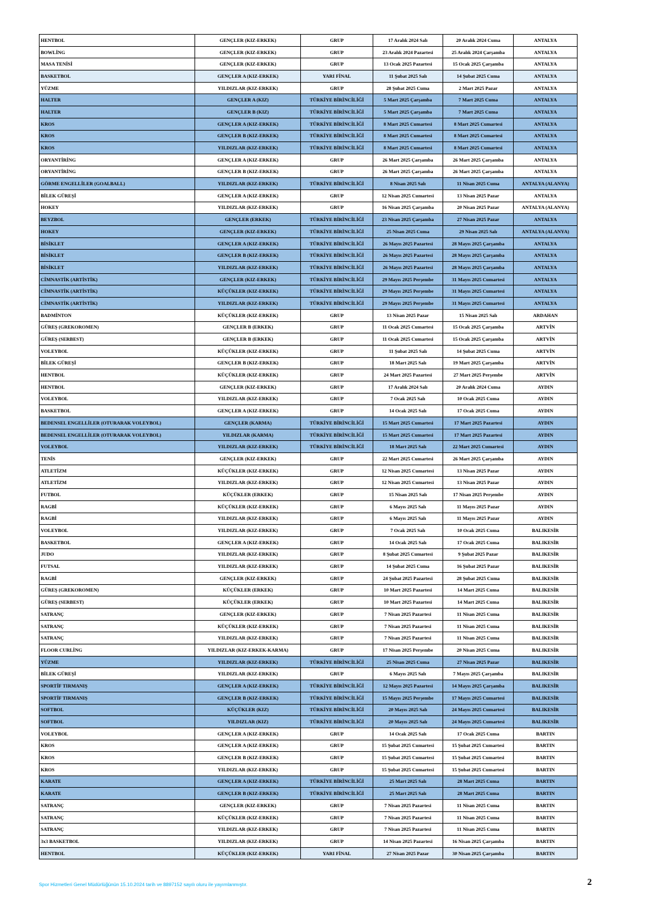| HENTBOL | GENÇLER (KIZ-ERKEK) | GRUP | 17 Aralık 2024 Salı | 20 Aralık 2024 Cuma | ANTALYA |
| BOWLİNG | GENÇLER (KIZ-ERKEK) | GRUP | 23 Aralık 2024 Pazartesi | 25 Aralık 2024 Çarşamba | ANTALYA |
| MASA TENİSİ | GENÇLER (KIZ-ERKEK) | GRUP | 13 Ocak 2025 Pazartesi | 15 Ocak 2025 Çarşamba | ANTALYA |
| BASKETBOL | GENÇLER A (KIZ-ERKEK) | YARI FİNAL | 11 Şubat 2025 Salı | 14 Şubat 2025 Cuma | ANTALYA |
| YÜZME | YILDIZLAR (KIZ-ERKEK) | GRUP | 28 Şubat 2025 Cuma | 2 Mart 2025 Pazar | ANTALYA |
| HALTER | GENÇLER A (KIZ) | TÜRKİYE BİRİNCİLİĞİ | 5 Mart 2025 Çarşamba | 7 Mart 2025 Cuma | ANTALYA |
| HALTER | GENÇLER B (KIZ) | TÜRKİYE BİRİNCİLİĞİ | 5 Mart 2025 Çarşamba | 7 Mart 2025 Cuma | ANTALYA |
| KROS | GENÇLER A (KIZ-ERKEK) | TÜRKİYE BİRİNCİLİĞİ | 8 Mart 2025 Cumartesi | 8 Mart 2025 Cumartesi | ANTALYA |
| KROS | GENÇLER B (KIZ-ERKEK) | TÜRKİYE BİRİNCİLİĞİ | 8 Mart 2025 Cumartesi | 8 Mart 2025 Cumartesi | ANTALYA |
| KROS | YILDIZLAR (KIZ-ERKEK) | TÜRKİYE BİRİNCİLİĞİ | 8 Mart 2025 Cumartesi | 8 Mart 2025 Cumartesi | ANTALYA |
| ORYANTİRİNG | GENÇLER A (KIZ-ERKEK) | GRUP | 26 Mart 2025 Çarşamba | 26 Mart 2025 Çarşamba | ANTALYA |
| ORYANTİRİNG | GENÇLER B (KIZ-ERKEK) | GRUP | 26 Mart 2025 Çarşamba | 26 Mart 2025 Çarşamba | ANTALYA |
| GÖRME ENGELLİLER (GOALBALL) | YILDIZLAR (KIZ-ERKEK) | TÜRKİYE BİRİNCİLİĞİ | 8 Nisan 2025 Salı | 11 Nisan 2025 Cuma | ANTALYA (ALANYA) |
| BİLEK GÜREŞİ | GENÇLER A (KIZ-ERKEK) | GRUP | 12 Nisan 2025 Cumartesi | 13 Nisan 2025 Pazar | ANTALYA |
| HOKEY | YILDIZLAR (KIZ-ERKEK) | GRUP | 16 Nisan 2025 Çarşamba | 20 Nisan 2025 Pazar | ANTALYA (ALANYA) |
| BEYZBOL | GENÇLER (ERKEK) | TÜRKİYE BİRİNCİLİĞİ | 23 Nisan 2025 Çarşamba | 27 Nisan 2025 Pazar | ANTALYA |
| HOKEY | GENÇLER (KIZ-ERKEK) | TÜRKİYE BİRİNCİLİĞİ | 25 Nisan 2025 Cuma | 29 Nisan 2025 Salı | ANTALYA (ALANYA) |
| BİSİKLET | GENÇLER A (KIZ-ERKEK) | TÜRKİYE BİRİNCİLİĞİ | 26 Mayıs 2025 Pazartesi | 28 Mayıs 2025 Çarşamba | ANTALYA |
| BİSİKLET | GENÇLER B (KIZ-ERKEK) | TÜRKİYE BİRİNCİLİĞİ | 26 Mayıs 2025 Pazartesi | 28 Mayıs 2025 Çarşamba | ANTALYA |
| BİSİKLET | YILDIZLAR (KIZ-ERKEK) | TÜRKİYE BİRİNCİLİĞİ | 26 Mayıs 2025 Pazartesi | 28 Mayıs 2025 Çarşamba | ANTALYA |
| CİMNASTİK (ARTİSTİK) | GENÇLER (KIZ-ERKEK) | TÜRKİYE BİRİNCİLİĞİ | 29 Mayıs 2025 Perşembe | 31 Mayıs 2025 Cumartesi | ANTALYA |
| CİMNASTİK (ARTİSTİK) | KÜÇÜKLER (KIZ-ERKEK) | TÜRKİYE BİRİNCİLİĞİ | 29 Mayıs 2025 Perşembe | 31 Mayıs 2025 Cumartesi | ANTALYA |
| CİMNASTİK (ARTİSTİK) | YILDIZLAR (KIZ-ERKEK) | TÜRKİYE BİRİNCİLİĞİ | 29 Mayıs 2025 Perşembe | 31 Mayıs 2025 Cumartesi | ANTALYA |
| BADMİNTON | KÜÇÜKLER (KIZ-ERKEK) | GRUP | 13 Nisan 2025 Pazar | 15 Nisan 2025 Salı | ARDAHAN |
| GÜREŞ (GREKOROMEN) | GENÇLER B (ERKEK) | GRUP | 11 Ocak 2025 Cumartesi | 15 Ocak 2025 Çarşamba | ARTVİN |
| GÜREŞ (SERBEST) | GENÇLER B (ERKEK) | GRUP | 11 Ocak 2025 Cumartesi | 15 Ocak 2025 Çarşamba | ARTVİN |
| VOLEYBOL | KÜÇÜKLER (KIZ-ERKEK) | GRUP | 11 Şubat 2025 Salı | 14 Şubat 2025 Cuma | ARTVİN |
| BİLEK GÜREŞİ | GENÇLER B (KIZ-ERKEK) | GRUP | 18 Mart 2025 Salı | 19 Mart 2025 Çarşamba | ARTVİN |
| HENTBOL | KÜÇÜKLER (KIZ-ERKEK) | GRUP | 24 Mart 2025 Pazartesi | 27 Mart 2025 Perşembe | ARTVİN |
| HENTBOL | GENÇLER (KIZ-ERKEK) | GRUP | 17 Aralık 2024 Salı | 20 Aralık 2024 Cuma | AYDIN |
| VOLEYBOL | YILDIZLAR (KIZ-ERKEK) | GRUP | 7 Ocak 2025 Salı | 10 Ocak 2025 Cuma | AYDIN |
| BASKETBOL | GENÇLER A (KIZ-ERKEK) | GRUP | 14 Ocak 2025 Salı | 17 Ocak 2025 Cuma | AYDIN |
| BEDENSEL ENGELLİLER (OTURARAK VOLEYBOL) | GENÇLER (KARMA) | TÜRKİYE BİRİNCİLİĞİ | 15 Mart 2025 Cumartesi | 17 Mart 2025 Pazartesi | AYDIN |
| BEDENSEL ENGELLİLER (OTURARAK VOLEYBOL) | YILDIZLAR (KARMA) | TÜRKİYE BİRİNCİLİĞİ | 15 Mart 2025 Cumartesi | 17 Mart 2025 Pazartesi | AYDIN |
| VOLEYBOL | YILDIZLAR (KIZ-ERKEK) | TÜRKİYE BİRİNCİLİĞİ | 18 Mart 2025 Salı | 22 Mart 2025 Cumartesi | AYDIN |
| TENİS | GENÇLER (KIZ-ERKEK) | GRUP | 22 Mart 2025 Cumartesi | 26 Mart 2025 Çarşamba | AYDIN |
| ATLETİZM | KÜÇÜKLER (KIZ-ERKEK) | GRUP | 12 Nisan 2025 Cumartesi | 13 Nisan 2025 Pazar | AYDIN |
| ATLETİZM | YILDIZLAR (KIZ-ERKEK) | GRUP | 12 Nisan 2025 Cumartesi | 13 Nisan 2025 Pazar | AYDIN |
| FUTBOL | KÜÇÜKLER (ERKEK) | GRUP | 15 Nisan 2025 Salı | 17 Nisan 2025 Perşembe | AYDIN |
| RAGBİ | KÜÇÜKLER (KIZ-ERKEK) | GRUP | 6 Mayıs 2025 Salı | 11 Mayıs 2025 Pazar | AYDIN |
| RAGBİ | YILDIZLAR (KIZ-ERKEK) | GRUP | 6 Mayıs 2025 Salı | 11 Mayıs 2025 Pazar | AYDIN |
| VOLEYBOL | YILDIZLAR (KIZ-ERKEK) | GRUP | 7 Ocak 2025 Salı | 10 Ocak 2025 Cuma | BALIKESİR |
| BASKETBOL | GENÇLER A (KIZ-ERKEK) | GRUP | 14 Ocak 2025 Salı | 17 Ocak 2025 Cuma | BALIKESİR |
| JUDO | YILDIZLAR (KIZ-ERKEK) | GRUP | 8 Şubat 2025 Cumartesi | 9 Şubat 2025 Pazar | BALIKESİR |
| FUTSAL | YILDIZLAR (KIZ-ERKEK) | GRUP | 14 Şubat 2025 Cuma | 16 Şubat 2025 Pazar | BALIKESİR |
| RAGBİ | GENÇLER (KIZ-ERKEK) | GRUP | 24 Şubat 2025 Pazartesi | 28 Şubat 2025 Cuma | BALIKESİR |
| GÜREŞ (GREKOROMEN) | KÜÇÜKLER (ERKEK) | GRUP | 10 Mart 2025 Pazartesi | 14 Mart 2025 Cuma | BALIKESİR |
| GÜREŞ (SERBEST) | KÜÇÜKLER (ERKEK) | GRUP | 10 Mart 2025 Pazartesi | 14 Mart 2025 Cuma | BALIKESİR |
| SATRANÇ | GENÇLER (KIZ-ERKEK) | GRUP | 7 Nisan 2025 Pazartesi | 11 Nisan 2025 Cuma | BALIKESİR |
| SATRANÇ | KÜÇÜKLER (KIZ-ERKEK) | GRUP | 7 Nisan 2025 Pazartesi | 11 Nisan 2025 Cuma | BALIKESİR |
| SATRANÇ | YILDIZLAR (KIZ-ERKEK) | GRUP | 7 Nisan 2025 Pazartesi | 11 Nisan 2025 Cuma | BALIKESİR |
| FLOOR CURLİNG | YILDIZLAR (KIZ-ERKEK-KARMA) | GRUP | 17 Nisan 2025 Perşembe | 20 Nisan 2025 Cuma | BALIKESİR |
| YÜZME | YILDIZLAR (KIZ-ERKEK) | TÜRKİYE BİRİNCİLİĞİ | 25 Nisan 2025 Cuma | 27 Nisan 2025 Pazar | BALIKESİR |
| BİLEK GÜREŞİ | YILDIZLAR (KIZ-ERKEK) | GRUP | 6 Mayıs 2025 Salı | 7 Mayıs 2025 Çarşamba | BALIKESİR |
| SPORTİF TIRMANIŞ | GENÇLER A (KIZ-ERKEK) | TÜRKİYE BİRİNCİLİĞİ | 12 Mayıs 2025 Pazartesi | 14 Mayıs 2025 Çarşamba | BALIKESİR |
| SPORTİF TIRMANIŞ | GENÇLER B (KIZ-ERKEK) | TÜRKİYE BİRİNCİLİĞİ | 15 Mayıs 2025 Perşembe | 17 Mayıs 2025 Cumartesi | BALIKESİR |
| SOFTBOL | KÜÇÜKLER (KIZ) | TÜRKİYE BİRİNCİLİĞİ | 20 Mayıs 2025 Salı | 24 Mayıs 2025 Cumartesi | BALIKESİR |
| SOFTBOL | YILDIZLAR (KIZ) | TÜRKİYE BİRİNCİLİĞİ | 20 Mayıs 2025 Salı | 24 Mayıs 2025 Cumartesi | BALIKESİR |
| VOLEYBOL | GENÇLER A (KIZ-ERKEK) | GRUP | 14 Ocak 2025 Salı | 17 Ocak 2025 Cuma | BARTIN |
| KROS | GENÇLER A (KIZ-ERKEK) | GRUP | 15 Şubat 2025 Cumartesi | 15 Şubat 2025 Cumartesi | BARTIN |
| KROS | GENÇLER B (KIZ-ERKEK) | GRUP | 15 Şubat 2025 Cumartesi | 15 Şubat 2025 Cumartesi | BARTIN |
| KROS | YILDIZLAR (KIZ-ERKEK) | GRUP | 15 Şubat 2025 Cumartesi | 15 Şubat 2025 Cumartesi | BARTIN |
| KARATE | GENÇLER A (KIZ-ERKEK) | TÜRKİYE BİRİNCİLİĞİ | 25 Mart 2025 Salı | 28 Mart 2025 Cuma | BARTIN |
| KARATE | GENÇLER B (KIZ-ERKEK) | TÜRKİYE BİRİNCİLİĞİ | 25 Mart 2025 Salı | 28 Mart 2025 Cuma | BARTIN |
| SATRANÇ | GENÇLER (KIZ-ERKEK) | GRUP | 7 Nisan 2025 Pazartesi | 11 Nisan 2025 Cuma | BARTIN |
| SATRANÇ | KÜÇÜKLER (KIZ-ERKEK) | GRUP | 7 Nisan 2025 Pazartesi | 11 Nisan 2025 Cuma | BARTIN |
| SATRANÇ | YILDIZLAR (KIZ-ERKEK) | GRUP | 7 Nisan 2025 Pazartesi | 11 Nisan 2025 Cuma | BARTIN |
| 3x3 BASKETBOL | YILDIZLAR (KIZ-ERKEK) | GRUP | 14 Nisan 2025 Pazartesi | 16 Nisan 2025 Çarşamba | BARTIN |
| HENTBOL | KÜÇÜKLER (KIZ-ERKEK) | YARI FİNAL | 27 Nisan 2025 Pazar | 30 Nisan 2025 Çarşamba | BARTIN |
Spor Hizmetleri Genel Müdürlüğünün 15.10.2024 tarih ve 8897152 sayılı oluru ile yayımlanmıştır.
2